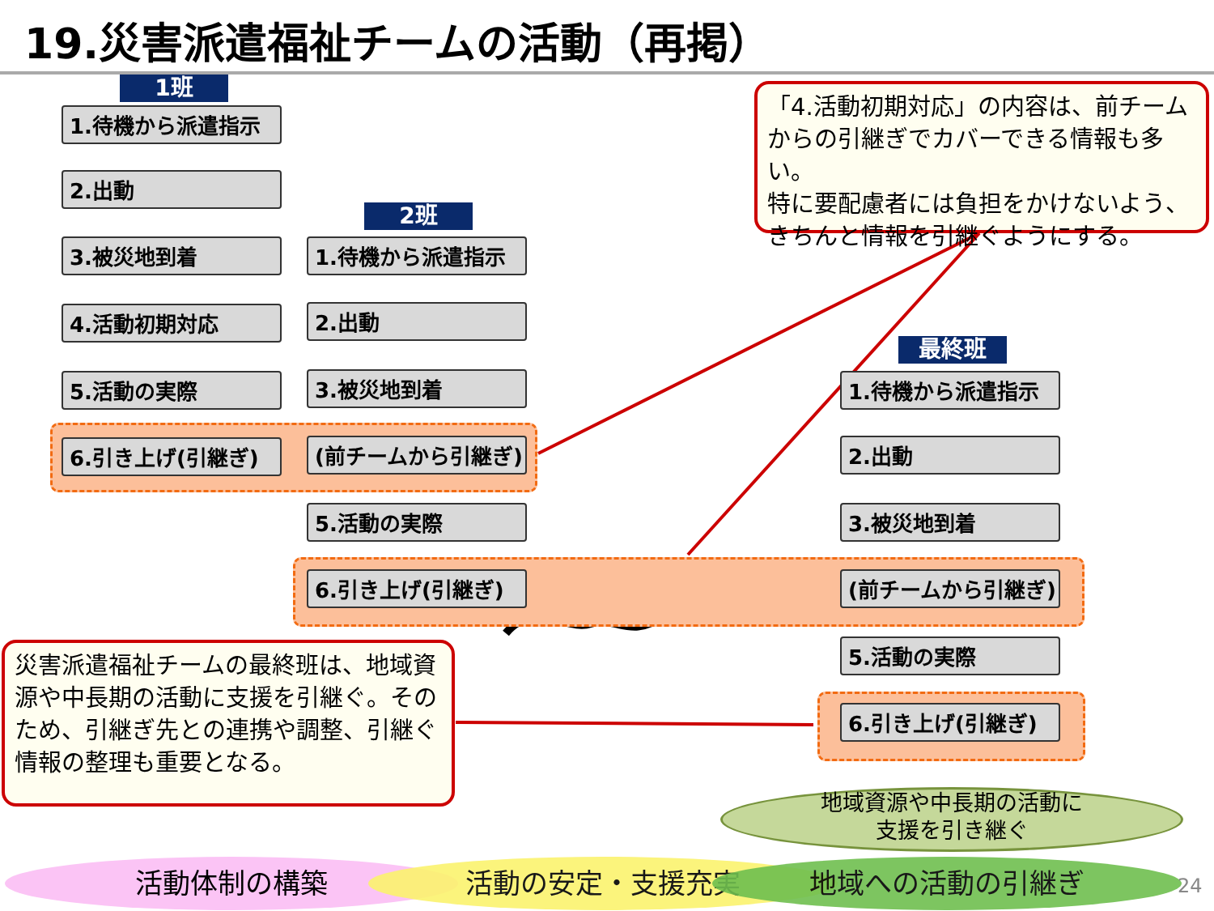19.災害派遣福祉チームの活動（再掲）
1班
1.待機から派遣指示
2.出動
3.被災地到着
4.活動初期対応
5.活動の実際
6.引き上げ(引継ぎ)
2班
1.待機から派遣指示
2.出動
3.被災地到着
(前チームから引継ぎ)
5.活動の実際
6.引き上げ(引継ぎ)
最終班
1.待機から派遣指示
2.出動
3.被災地到着
(前チームから引継ぎ)
5.活動の実際
6.引き上げ(引継ぎ)
「4.活動初期対応」の内容は、前チームからの引継ぎでカバーできる情報も多い。
特に要配慮者には負担をかけないよう、きちんと情報を引継ぐようにする。
災害派遣福祉チームの最終班は、地域資源や中長期の活動に支援を引継ぐ。そのため、引継ぎ先との連携や調整、引継ぐ情報の整理も重要となる。
地域資源や中長期の活動に
支援を引き継ぐ
活動体制の構築 活動の安定・支援充実 地域への活動の引継ぎ 24